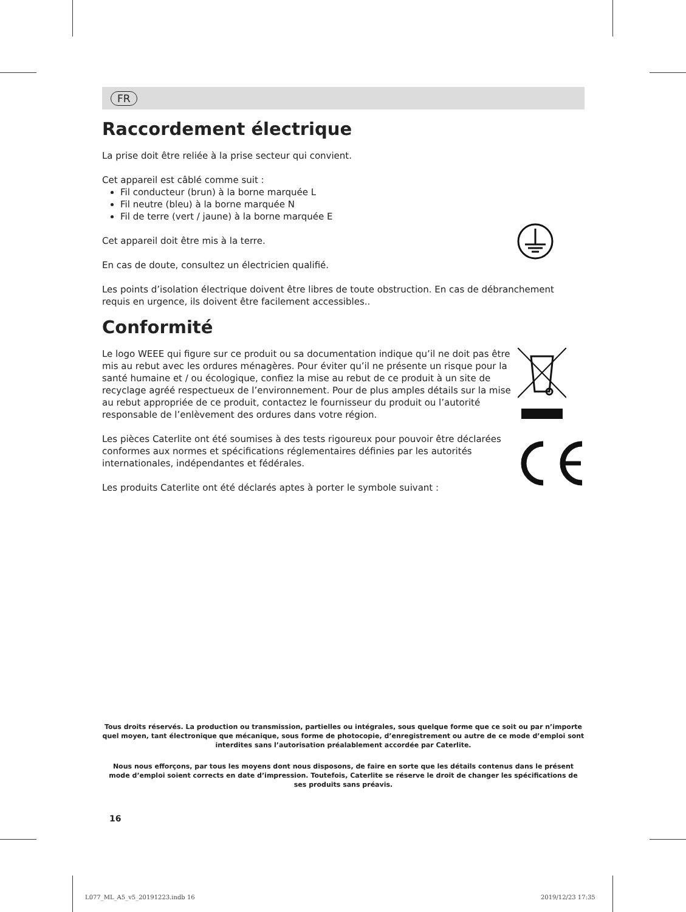FR
Raccordement électrique
La prise doit être reliée à la prise secteur qui convient.
Cet appareil est câblé comme suit :
Fil conducteur (brun) à la borne marquée L
Fil neutre (bleu) à la borne marquée N
Fil de terre (vert / jaune) à la borne marquée E
Cet appareil doit être mis à la terre.
En cas de doute, consultez un électricien qualifié.
Les points d’isolation électrique doivent être libres de toute obstruction. En cas de débranchement requis en urgence, ils doivent être facilement accessibles..
Conformité
Le logo WEEE qui figure sur ce produit ou sa documentation indique qu’il ne doit pas être mis au rebut avec les ordures ménagères. Pour éviter qu’il ne présente un risque pour la santé humaine et / ou écologique, confiez la mise au rebut de ce produit à un site de recyclage agréé respectueux de l’environnement. Pour de plus amples détails sur la mise au rebut appropriée de ce produit, contactez le fournisseur du produit ou l’autorité responsable de l’enlèvement des ordures dans votre région.
Les pièces Caterlite ont été soumises à des tests rigoureux pour pouvoir être déclarées conformes aux normes et spécifications réglementaires définies par les autorités internationales, indépendantes et fédérales.
Les produits Caterlite ont été déclarés aptes à porter le symbole suivant :
Tous droits réservés. La production ou transmission, partielles ou intégrales, sous quelque forme que ce soit ou par n’importe quel moyen, tant électronique que mécanique, sous forme de photocopie, d’enregistrement ou autre de ce mode d’emploi sont interdites sans l’autorisation préalablement accordée par Caterlite.
Nous nous efforçons, par tous les moyens dont nous disposons, de faire en sorte que les détails contenus dans le présent mode d’emploi soient corrects en date d’impression. Toutefois, Caterlite se réserve le droit de changer les spécifications de ses produits sans préavis.
16
L077_ML_A5_v5_20191223.indb 16 2019/12/23 17:35